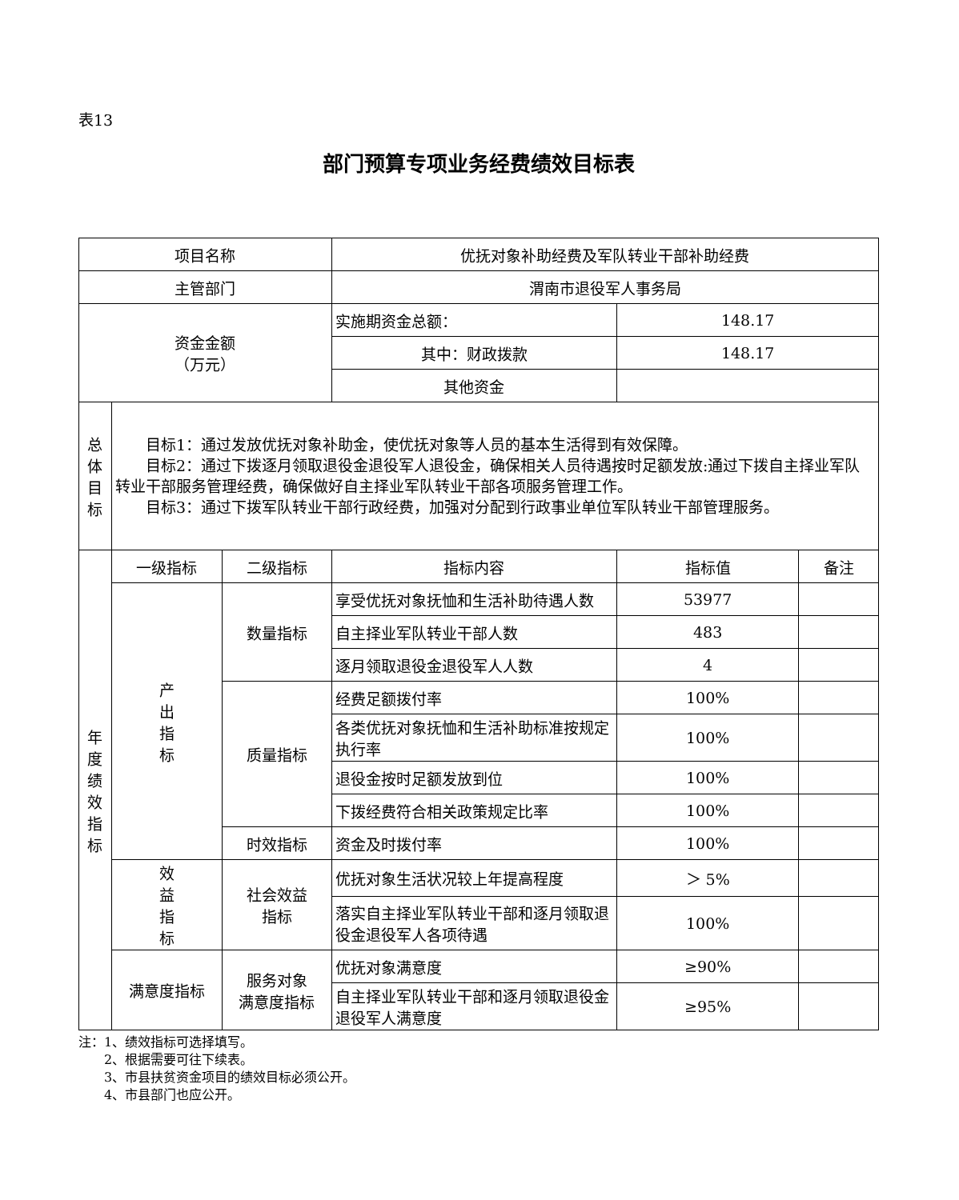表13
部门预算专项业务经费绩效目标表
| 项目名称 | | | 优抚对象补助经费及军队转业干部补助经费 | | |
| 主管部门 | | | 渭南市退役军人事务局 | | |
| 资金金额 （万元） | | | 实施期资金总额： | 148.17 | |
| | | | 其中：财政拨款 | 148.17 | |
| | | | 其他资金 | | |
| 总 体 目 标 | 目标1：通过发放优抚对象补助金，使优抚对象等人员的基本生活得到有效保障。 目标2：通过下拨逐月领取退役金退役军人退役金，确保相关人员待遇按时足额发放:通过下拨自主择业军队转业干部服务管理经费，确保做好自主择业军队转业干部各项服务管理工作。 目标3：通过下拨军队转业干部行政经费，加强对分配到行政事业单位军队转业干部管理服务。 | | | | |
| 年 度 绩 效 指 标 | 一级指标 | 二级指标 | 指标内容 | 指标值 | 备注 |
| | 产 出 指 标 | 数量指标 | 享受优抚对象抚恤和生活补助待遇人数 | 53977 | |
| | | | 自主择业军队转业干部人数 | 483 | |
| | | | 逐月领取退役金退役军人人数 | 4 | |
| | | 质量指标 | 经费足额拨付率 | 100% | |
| | | | 各类优抚对象抚恤和生活补助标准按规定执行率 | 100% | |
| | | | 退役金按时足额发放到位 | 100% | |
| | | | 下拨经费符合相关政策规定比率 | 100% | |
| | | 时效指标 | 资金及时拨付率 | 100% | |
| | 效 益 指 标 | 社会效益 指标 | 优抚对象生活状况较上年提高程度 | ＞ 5% | |
| | | | 落实自主择业军队转业干部和逐月领取退役金退役军人各项待遇 | 100% | |
| | 满意度指标 | 服务对象 满意度指标 | 优抚对象满意度 | ≥90% | |
| | | | 自主择业军队转业干部和逐月领取退役金退役军人满意度 | ≥95% | |
注：1、绩效指标可选择填写。
　　2、根据需要可往下续表。
　　3、市县扶贫资金项目的绩效目标必须公开。
　　4、市县部门也应公开。